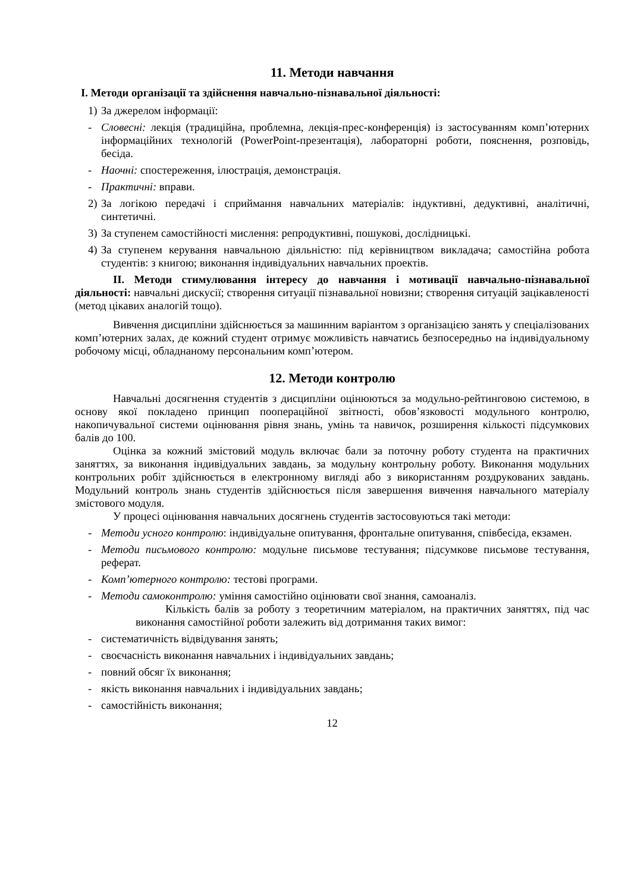11. Методи навчання
І. Методи організації та здійснення навчально-пізнавальної діяльності:
1) За джерелом інформації:
- Словесні: лекція (традиційна, проблемна, лекція-прес-конференція) із застосуванням комп’ютерних інформаційних технологій (PowerPoint-презентація), лабораторні роботи, пояснення, розповідь, бесіда.
- Наочні: спостереження, ілюстрація, демонстрація.
- Практичні: вправи.
2) За логікою передачі і сприймання навчальних матеріалів: індуктивні, дедуктивні, аналітичні, синтетичні.
3) За ступенем самостійності мислення: репродуктивні, пошукові, дослідницькі.
4) За ступенем керування навчальною діяльністю: під керівництвом викладача; самостійна робота студентів: з книгою; виконання індивідуальних навчальних проектів.
ІІ. Методи стимулювання інтересу до навчання і мотивації навчально-пізнавальної діяльності: навчальні дискусії; створення ситуації пізнавальної новизни; створення ситуацій зацікавленості (метод цікавих аналогій тощо).
Вивчення дисципліни здійснюється за машинним варіантом з організацією занять у спеціалізованих комп’ютерних залах, де кожний студент отримує можливість навчатись безпосередньо на індивідуальному робочому місці, обладнаному персональним комп’ютером.
12. Методи контролю
Навчальні досягнення студентів з дисципліни оцінюються за модульно-рейтинговою системою, в основу якої покладено принцип поопераційної звітності, обов’язковості модульного контролю, накопичувальної системи оцінювання рівня знань, умінь та навичок, розширення кількості підсумкових балів до 100.
Оцінка за кожний змістовий модуль включає бали за поточну роботу студента на практичних заняттях, за виконання індивідуальних завдань, за модульну контрольну роботу. Виконання модульних контрольних робіт здійснюється в електронному вигляді або з використанням роздрукованих завдань. Модульний контроль знань студентів здійснюється після завершення вивчення навчального матеріалу змістового модуля.
У процесі оцінювання навчальних досягнень студентів застосовуються такі методи:
- Методи усного контролю: індивідуальне опитування, фронтальне опитування, співбесіда, екзамен.
- Методи письмового контролю: модульне письмове тестування; підсумкове письмове тестування, реферат.
- Комп’ютерного контролю: тестові програми.
- Методи самоконтролю: уміння самостійно оцінювати свої знання, самоаналіз.
Кількість балів за роботу з теоретичним матеріалом, на практичних заняттях, під час виконання самостійної роботи залежить від дотримання таких вимог:
- систематичність відвідування занять;
- своєчасність виконання навчальних і індивідуальних завдань;
- повний обсяг їх виконання;
- якість виконання навчальних і індивідуальних завдань;
- самостійність виконання;
12